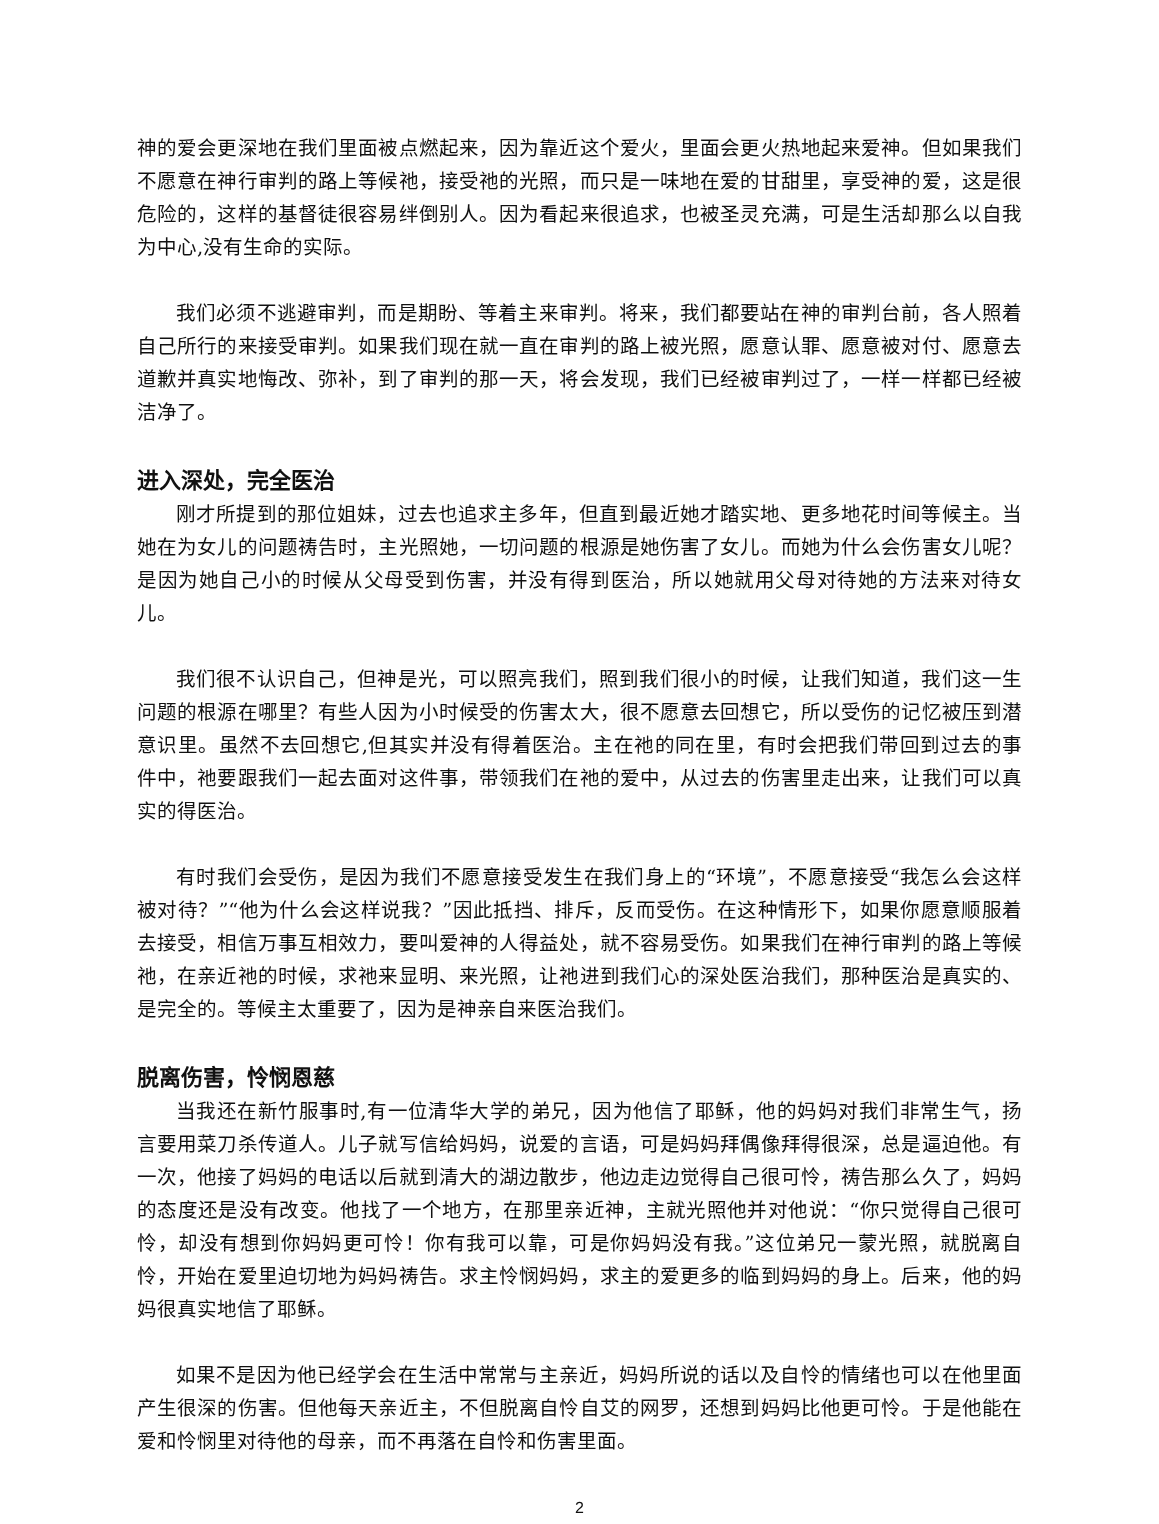神的爱会更深地在我们里面被点燃起来，因为靠近这个爱火，里面会更火热地起来爱神。但如果我们不愿意在神行审判的路上等候祂，接受祂的光照，而只是一味地在爱的甘甜里，享受神的爱，这是很危险的，这样的基督徒很容易绊倒别人。因为看起来很追求，也被圣灵充满，可是生活却那么以自我为中心,没有生命的实际。
我们必须不逃避审判，而是期盼、等着主来审判。将来，我们都要站在神的审判台前，各人照着自己所行的来接受审判。如果我们现在就一直在审判的路上被光照，愿意认罪、愿意被对付、愿意去道歉并真实地悔改、弥补，到了审判的那一天，将会发现，我们已经被审判过了，一样一样都已经被洁净了。
进入深处，完全医治
刚才所提到的那位姐妹，过去也追求主多年，但直到最近她才踏实地、更多地花时间等候主。当她在为女儿的问题祷告时，主光照她，一切问题的根源是她伤害了女儿。而她为什么会伤害女儿呢？是因为她自己小的时候从父母受到伤害，并没有得到医治，所以她就用父母对待她的方法来对待女儿。
我们很不认识自己，但神是光，可以照亮我们，照到我们很小的时候，让我们知道，我们这一生问题的根源在哪里？有些人因为小时候受的伤害太大，很不愿意去回想它，所以受伤的记忆被压到潜意识里。虽然不去回想它,但其实并没有得着医治。主在祂的同在里，有时会把我们带回到过去的事件中，祂要跟我们一起去面对这件事，带领我们在祂的爱中，从过去的伤害里走出来，让我们可以真实的得医治。
有时我们会受伤，是因为我们不愿意接受发生在我们身上的“环境”，不愿意接受“我怎么会这样被对待？”“他为什么会这样说我？”因此抵挡、排斥，反而受伤。在这种情形下，如果你愿意顺服着去接受，相信万事互相效力，要叫爱神的人得益处，就不容易受伤。如果我们在神行审判的路上等候祂，在亲近祂的时候，求祂来显明、来光照，让祂进到我们心的深处医治我们，那种医治是真实的、是完全的。等候主太重要了，因为是神亲自来医治我们。
脱离伤害，怜悯恩慈
当我还在新竹服事时,有一位清华大学的弟兄，因为他信了耶稣，他的妈妈对我们非常生气，扬言要用菜刀杀传道人。儿子就写信给妈妈，说爱的言语，可是妈妈拜偶像拜得很深，总是逼迫他。有一次，他接了妈妈的电话以后就到清大的湖边散步，他边走边觉得自己很可怜，祷告那么久了，妈妈的态度还是没有改变。他找了一个地方，在那里亲近神，主就光照他并对他说：“你只觉得自己很可怜，却没有想到你妈妈更可怜！你有我可以靠，可是你妈妈没有我。”这位弟兄一蒙光照，就脱离自怜，开始在爱里迫切地为妈妈祷告。求主怜悯妈妈，求主的爱更多的临到妈妈的身上。后来，他的妈妈很真实地信了耶稣。
如果不是因为他已经学会在生活中常常与主亲近，妈妈所说的话以及自怜的情绪也可以在他里面产生很深的伤害。但他每天亲近主，不但脱离自怜自艾的网罗，还想到妈妈比他更可怜。于是他能在爱和怜悯里对待他的母亲，而不再落在自怜和伤害里面。
2